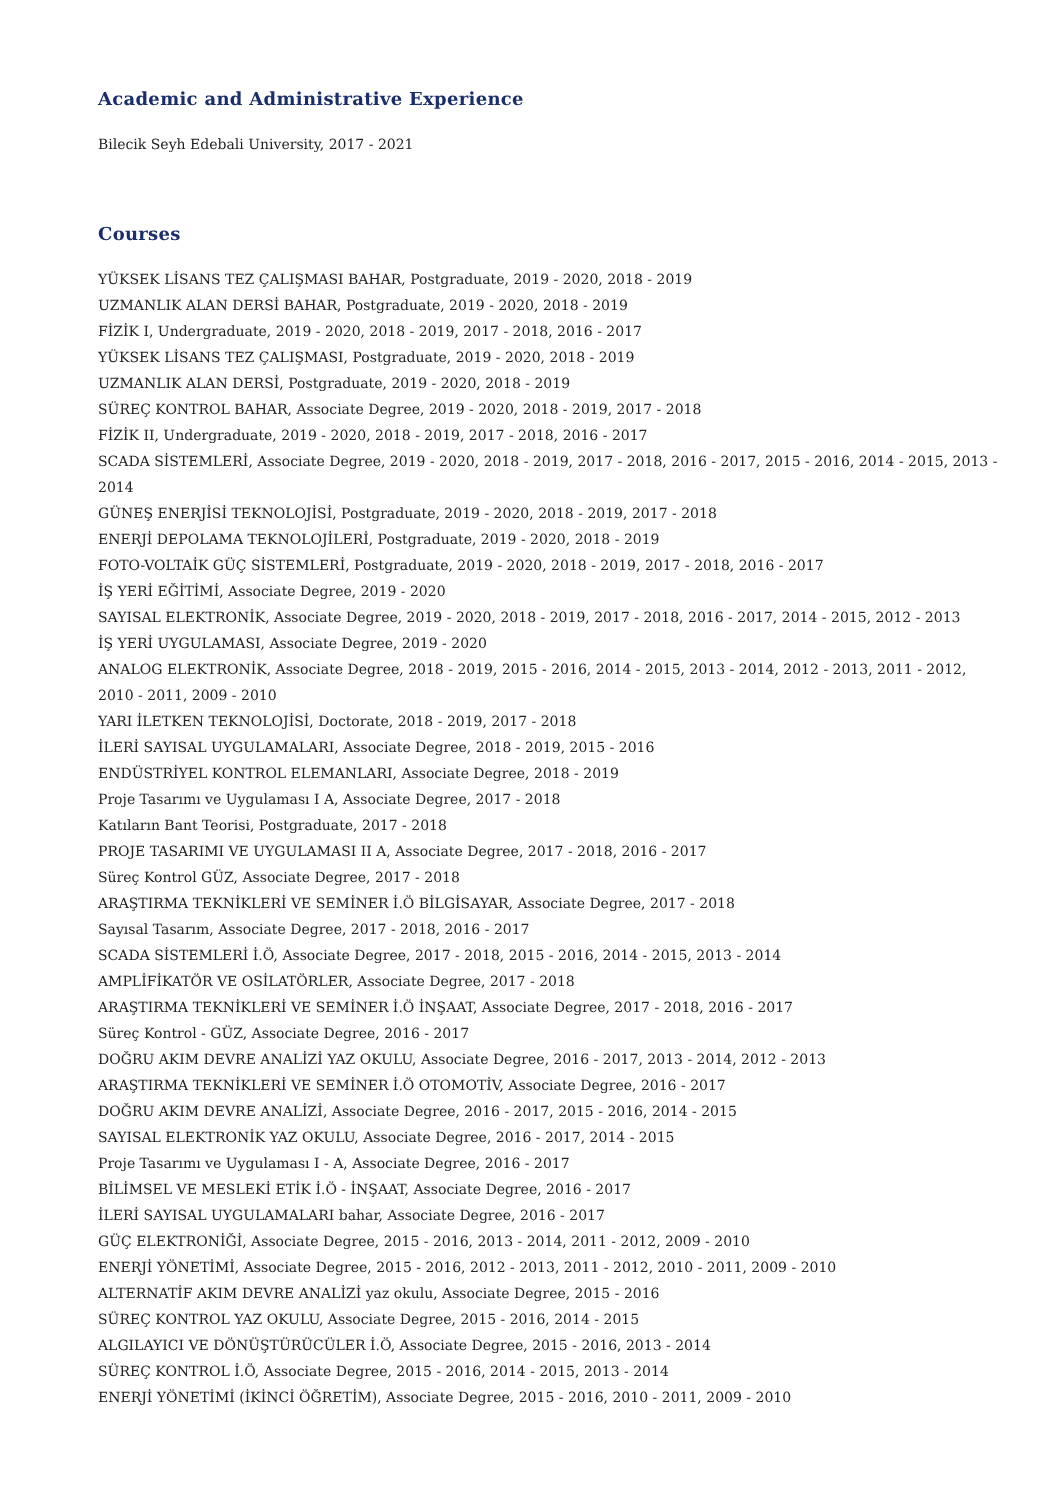Academic and Administrative Experience
Bilecik Seyh Edebali University, 2017 - 2021
Courses
YÜKSEK LİSANS TEZ ÇALIŞMASI BAHAR, Postgraduate, 2019 - 2020, 2018 - 2019
UZMANLIK ALAN DERSİ BAHAR, Postgraduate, 2019 - 2020, 2018 - 2019
FİZİK I, Undergraduate, 2019 - 2020, 2018 - 2019, 2017 - 2018, 2016 - 2017
YÜKSEK LİSANS TEZ ÇALIŞMASI, Postgraduate, 2019 - 2020, 2018 - 2019
UZMANLIK ALAN DERSİ, Postgraduate, 2019 - 2020, 2018 - 2019
SÜREÇ KONTROL BAHAR, Associate Degree, 2019 - 2020, 2018 - 2019, 2017 - 2018
FİZİK II, Undergraduate, 2019 - 2020, 2018 - 2019, 2017 - 2018, 2016 - 2017
SCADA SİSTEMLERİ, Associate Degree, 2019 - 2020, 2018 - 2019, 2017 - 2018, 2016 - 2017, 2015 - 2016, 2014 - 2015, 2013 - 2014
GÜNEŞ ENERJİSİ TEKNOLOJİSİ, Postgraduate, 2019 - 2020, 2018 - 2019, 2017 - 2018
ENERJİ DEPOLAMA TEKNOLOJİLERİ, Postgraduate, 2019 - 2020, 2018 - 2019
FOTO-VOLTAİK GÜÇ SİSTEMLERİ, Postgraduate, 2019 - 2020, 2018 - 2019, 2017 - 2018, 2016 - 2017
İŞ YERİ EĞİTİMİ, Associate Degree, 2019 - 2020
SAYISAL ELEKTRONİK, Associate Degree, 2019 - 2020, 2018 - 2019, 2017 - 2018, 2016 - 2017, 2014 - 2015, 2012 - 2013
İŞ YERİ UYGULAMASI, Associate Degree, 2019 - 2020
ANALOG ELEKTRONİK, Associate Degree, 2018 - 2019, 2015 - 2016, 2014 - 2015, 2013 - 2014, 2012 - 2013, 2011 - 2012, 2010 - 2011, 2009 - 2010
YARI İLETKEN TEKNOLOJİSİ, Doctorate, 2018 - 2019, 2017 - 2018
İLERİ SAYISAL UYGULAMALARI, Associate Degree, 2018 - 2019, 2015 - 2016
ENDÜSTRİYEL KONTROL ELEMANLARI, Associate Degree, 2018 - 2019
Proje Tasarımı ve Uygulaması I A, Associate Degree, 2017 - 2018
Katıların Bant Teorisi, Postgraduate, 2017 - 2018
PROJE TASARIMI VE UYGULAMASI II A, Associate Degree, 2017 - 2018, 2016 - 2017
Süreç Kontrol GÜZ, Associate Degree, 2017 - 2018
ARAŞTIRMA TEKNİKLERİ VE SEMİNER İ.Ö BİLGİSAYAR, Associate Degree, 2017 - 2018
Sayısal Tasarım, Associate Degree, 2017 - 2018, 2016 - 2017
SCADA SİSTEMLERİ İ.Ö, Associate Degree, 2017 - 2018, 2015 - 2016, 2014 - 2015, 2013 - 2014
AMPLİFİKATÖR VE OSİLATÖRLER, Associate Degree, 2017 - 2018
ARAŞTIRMA TEKNİKLERİ VE SEMİNER İ.Ö İNŞAAT, Associate Degree, 2017 - 2018, 2016 - 2017
Süreç Kontrol - GÜZ, Associate Degree, 2016 - 2017
DOĞRU AKIM DEVRE ANALİZİ YAZ OKULU, Associate Degree, 2016 - 2017, 2013 - 2014, 2012 - 2013
ARAŞTIRMA TEKNİKLERİ VE SEMİNER İ.Ö OTOMOTİV, Associate Degree, 2016 - 2017
DOĞRU AKIM DEVRE ANALİZİ, Associate Degree, 2016 - 2017, 2015 - 2016, 2014 - 2015
SAYISAL ELEKTRONİK YAZ OKULU, Associate Degree, 2016 - 2017, 2014 - 2015
Proje Tasarımı ve Uygulaması I - A, Associate Degree, 2016 - 2017
BİLİMSEL VE MESLEKİ ETİK İ.Ö - İNŞAAT, Associate Degree, 2016 - 2017
İLERİ SAYISAL UYGULAMALARI bahar, Associate Degree, 2016 - 2017
GÜÇ ELEKTRONİĞİ, Associate Degree, 2015 - 2016, 2013 - 2014, 2011 - 2012, 2009 - 2010
ENERJİ YÖNETİMİ, Associate Degree, 2015 - 2016, 2012 - 2013, 2011 - 2012, 2010 - 2011, 2009 - 2010
ALTERNATİF AKIM DEVRE ANALİZİ yaz okulu, Associate Degree, 2015 - 2016
SÜREÇ KONTROL YAZ OKULU, Associate Degree, 2015 - 2016, 2014 - 2015
ALGILAYICI VE DÖNÜŞTÜRÜCÜLER İ.Ö, Associate Degree, 2015 - 2016, 2013 - 2014
SÜREÇ KONTROL İ.Ö, Associate Degree, 2015 - 2016, 2014 - 2015, 2013 - 2014
ENERJİ YÖNETİMİ (İKİNCİ ÖĞRETİM), Associate Degree, 2015 - 2016, 2010 - 2011, 2009 - 2010